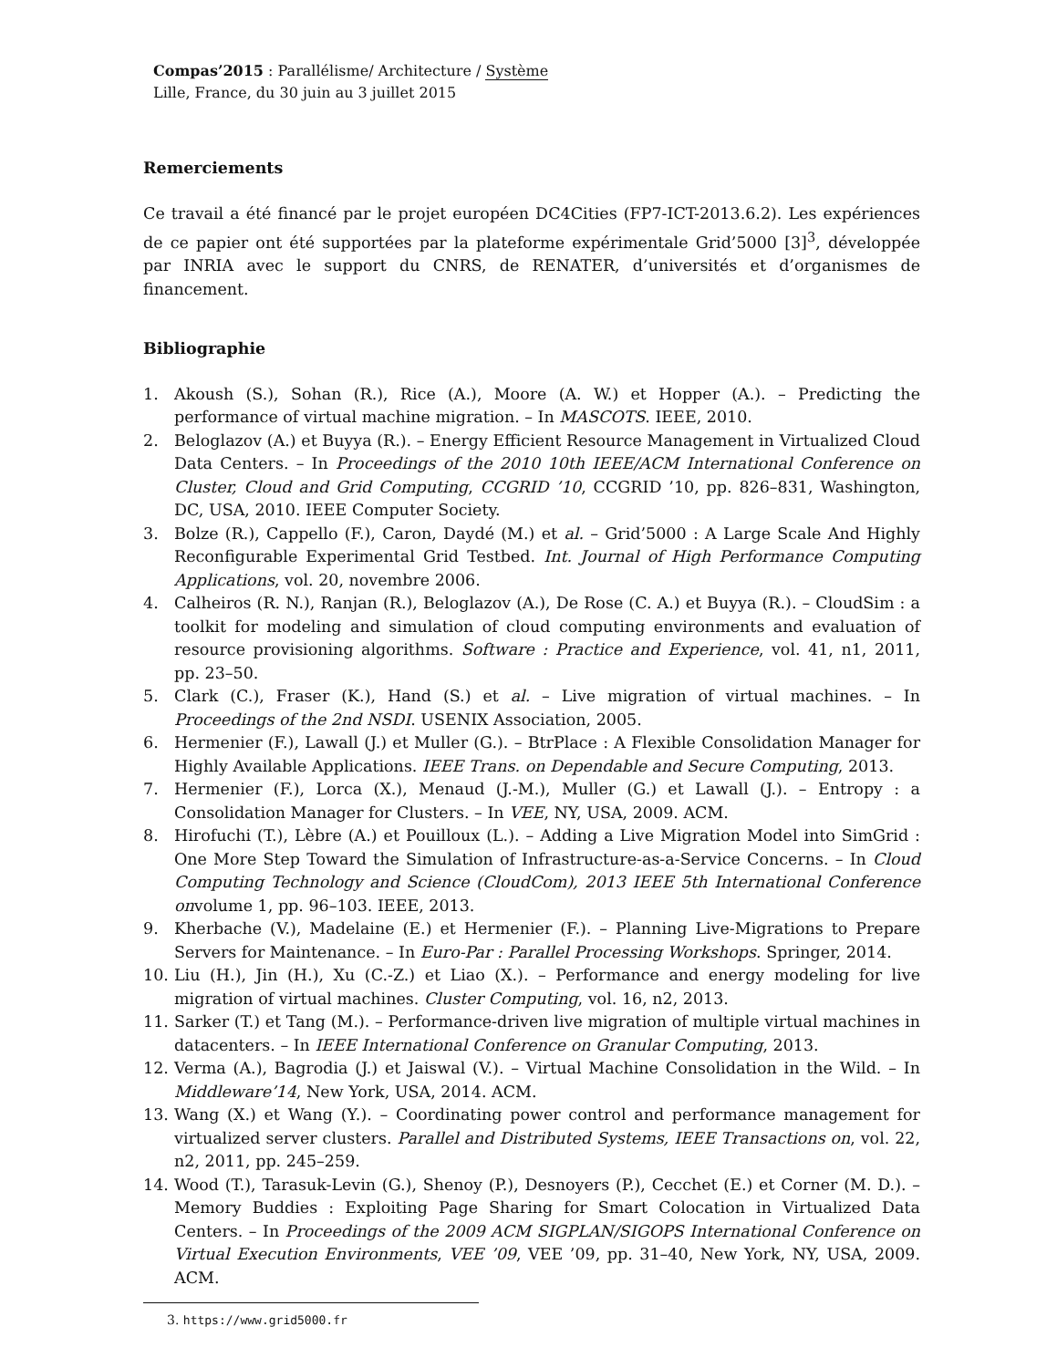Compas’2015 : Parallélisme/ Architecture / Système
Lille, France, du 30 juin au 3 juillet 2015
Remerciements
Ce travail a été financé par le projet européen DC4Cities (FP7-ICT-2013.6.2). Les expériences de ce papier ont été supportées par la plateforme expérimentale Grid’5000 [3]<sup>3</sup>, développée par INRIA avec le support du CNRS, de RENATER, d’universités et d’organismes de financement.
Bibliographie
1. Akoush (S.), Sohan (R.), Rice (A.), Moore (A. W.) et Hopper (A.). – Predicting the performance of virtual machine migration. – In MASCOTS. IEEE, 2010.
2. Beloglazov (A.) et Buyya (R.). – Energy Efficient Resource Management in Virtualized Cloud Data Centers. – In Proceedings of the 2010 10th IEEE/ACM International Conference on Cluster, Cloud and Grid Computing, CCGRID ’10, CCGRID ’10, pp. 826–831, Washington, DC, USA, 2010. IEEE Computer Society.
3. Bolze (R.), Cappello (F.), Caron, Daydé (M.) et al. – Grid’5000 : A Large Scale And Highly Reconfigurable Experimental Grid Testbed. Int. Journal of High Performance Computing Applications, vol. 20, novembre 2006.
4. Calheiros (R. N.), Ranjan (R.), Beloglazov (A.), De Rose (C. A.) et Buyya (R.). – CloudSim : a toolkit for modeling and simulation of cloud computing environments and evaluation of resource provisioning algorithms. Software : Practice and Experience, vol. 41, n1, 2011, pp. 23–50.
5. Clark (C.), Fraser (K.), Hand (S.) et al. – Live migration of virtual machines. – In Proceedings of the 2nd NSDI. USENIX Association, 2005.
6. Hermenier (F.), Lawall (J.) et Muller (G.). – BtrPlace : A Flexible Consolidation Manager for Highly Available Applications. IEEE Trans. on Dependable and Secure Computing, 2013.
7. Hermenier (F.), Lorca (X.), Menaud (J.-M.), Muller (G.) et Lawall (J.). – Entropy : a Consolidation Manager for Clusters. – In VEE, NY, USA, 2009. ACM.
8. Hirofuchi (T.), Lèbre (A.) et Pouilloux (L.). – Adding a Live Migration Model into SimGrid : One More Step Toward the Simulation of Infrastructure-as-a-Service Concerns. – In Cloud Computing Technology and Science (CloudCom), 2013 IEEE 5th International Conference onvolume 1, pp. 96–103. IEEE, 2013.
9. Kherbache (V.), Madelaine (E.) et Hermenier (F.). – Planning Live-Migrations to Prepare Servers for Maintenance. – In Euro-Par : Parallel Processing Workshops. Springer, 2014.
10. Liu (H.), Jin (H.), Xu (C.-Z.) et Liao (X.). – Performance and energy modeling for live migration of virtual machines. Cluster Computing, vol. 16, n2, 2013.
11. Sarker (T.) et Tang (M.). – Performance-driven live migration of multiple virtual machines in datacenters. – In IEEE International Conference on Granular Computing, 2013.
12. Verma (A.), Bagrodia (J.) et Jaiswal (V.). – Virtual Machine Consolidation in the Wild. – In Middleware’14, New York, USA, 2014. ACM.
13. Wang (X.) et Wang (Y.). – Coordinating power control and performance management for virtualized server clusters. Parallel and Distributed Systems, IEEE Transactions on, vol. 22, n2, 2011, pp. 245–259.
14. Wood (T.), Tarasuk-Levin (G.), Shenoy (P.), Desnoyers (P.), Cecchet (E.) et Corner (M. D.). – Memory Buddies : Exploiting Page Sharing for Smart Colocation in Virtualized Data Centers. – In Proceedings of the 2009 ACM SIGPLAN/SIGOPS International Conference on Virtual Execution Environments, VEE ’09, VEE ’09, pp. 31–40, New York, NY, USA, 2009. ACM.
3. https://www.grid5000.fr